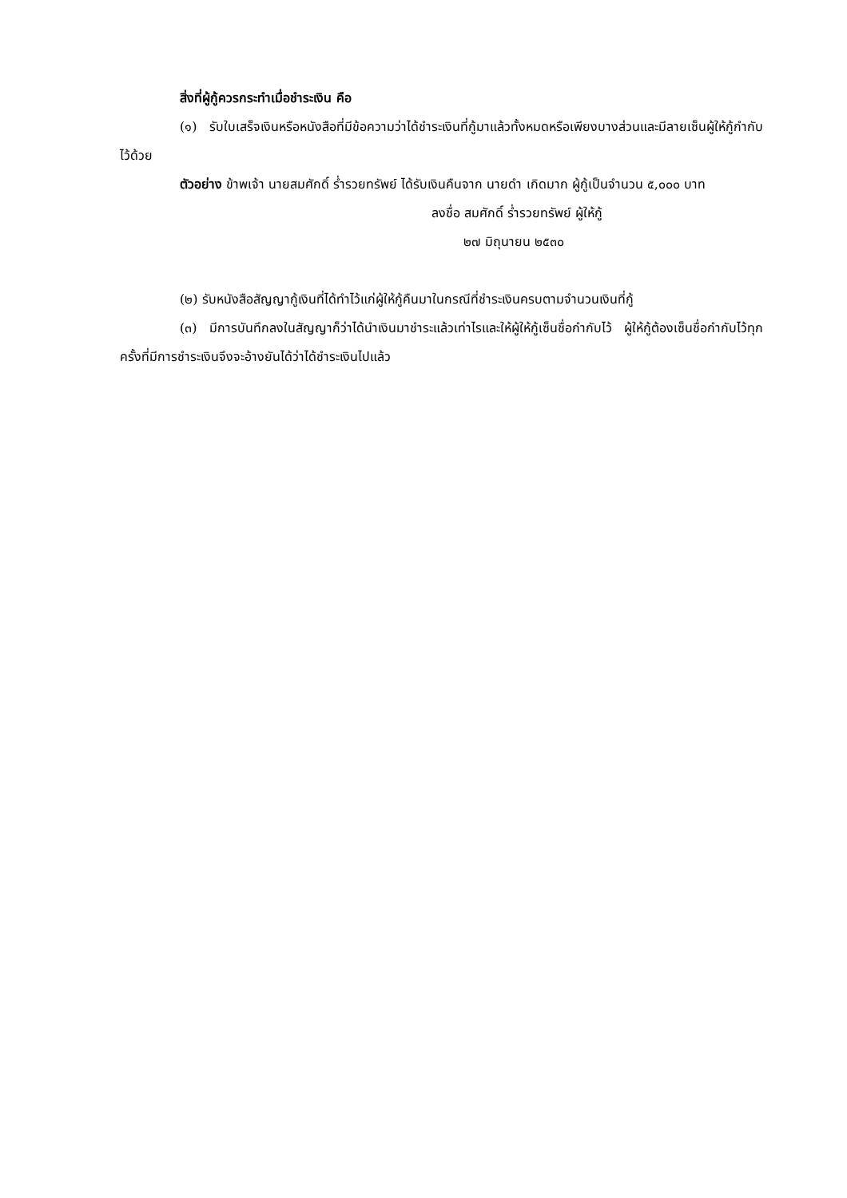สิ่งที่ผู้กู้ควรกระทำเมื่อชำระเงิน คือ
(๑) รับใบเสร็จเงินหรือหนังสือที่มีข้อความว่าได้ชำระเงินที่กู้มาแล้วทั้งหมดหรือเพียงบางส่วนและมีลายเซ็นผู้ให้กู้กำกับไว้ด้วย
ตัวอย่าง ข้าพเจ้า นายสมศักดิ์ ร่ำรวยทรัพย์ ได้รับเงินคืนจาก นายดำ เกิดมาก ผู้กู้เป็นจำนวน ๕,๐๐๐ บาท
ลงชื่อ สมศักดิ์ ร่ำรวยทรัพย์ ผู้ให้กู้
๒๗ มิถุนายน ๒๕๓๐
(๒) รับหนังสือสัญญากู้เงินที่ได้ทำไว้แก่ผู้ให้กู้คืนมาในกรณีที่ชำระเงินครบตามจำนวนเงินที่กู้
(๓) มีการบันทึกลงในสัญญาก็ว่าได้นำเงินมาชำระแล้วเท่าไรและให้ผู้ให้กู้เซ็นชื่อกำกับไว้ ผู้ให้กู้ต้องเซ็นชื่อกำกับไว้ทุกครั้งที่มีการชำระเงินจึงจะอ้างยันได้ว่าได้ชำระเงินไปแล้ว